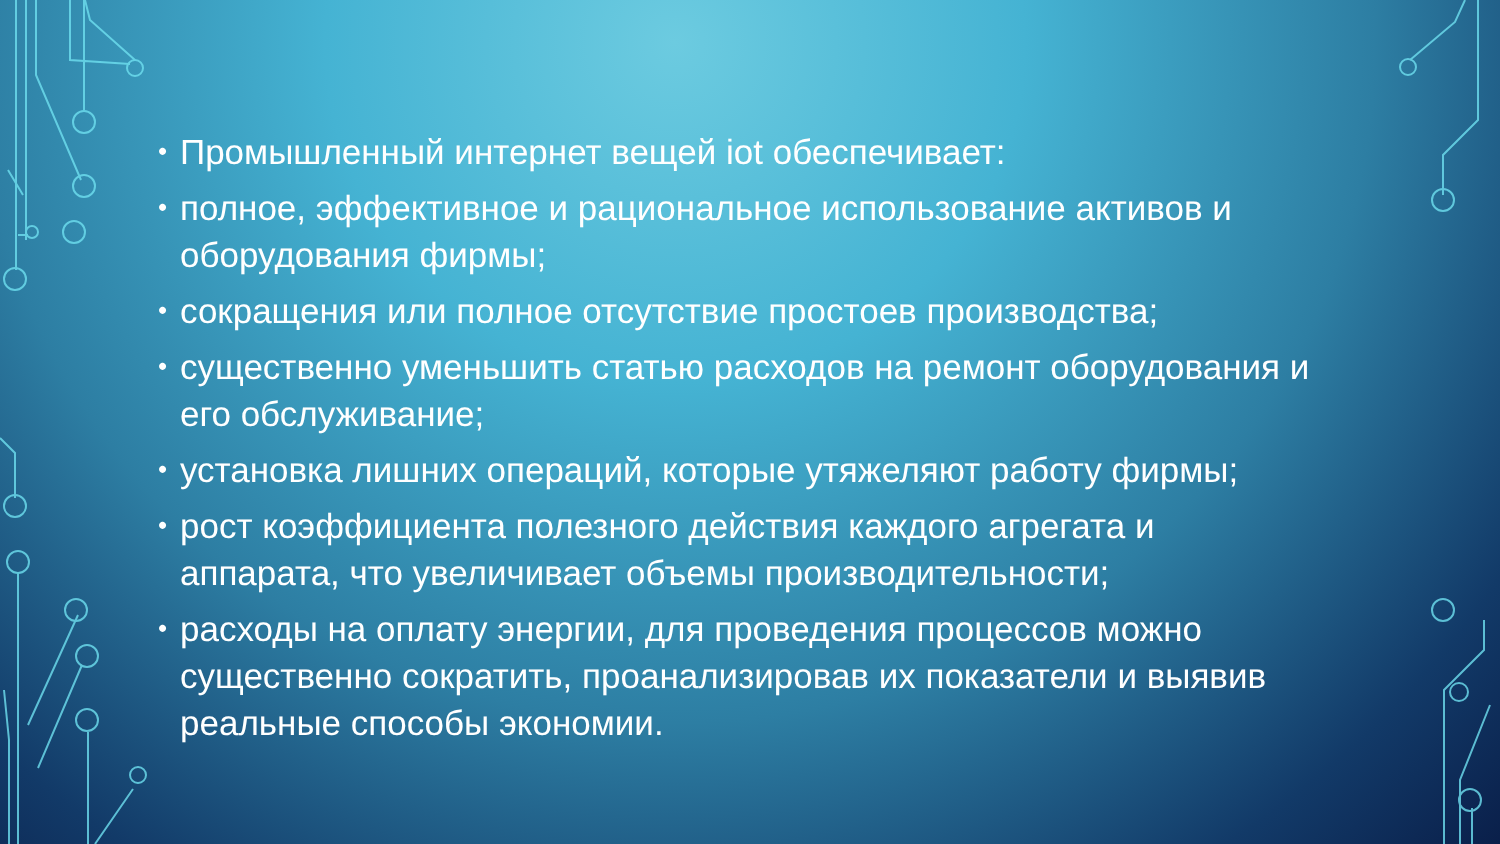• Промышленный интернет вещей iot обеспечивает:
• полное, эффективное и рациональное использование активов и оборудования фирмы;
• сокращения или полное отсутствие простоев производства;
• существенно уменьшить статью расходов на ремонт оборудования и его обслуживание;
• установка лишних операций, которые утяжеляют работу фирмы;
• рост коэффициента полезного действия каждого агрегата и аппарата, что увеличивает объемы производительности;
• расходы на оплату энергии, для проведения процессов можно существенно сократить, проанализировав их показатели и выявив реальные способы экономии.